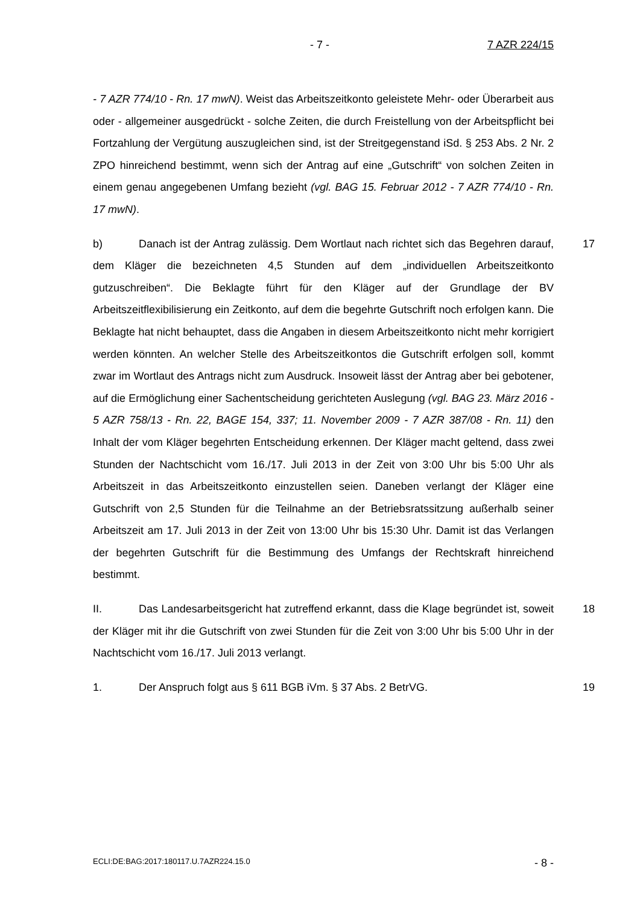- 7 - 7 AZR 224/15
- 7 AZR 774/10 - Rn. 17 mwN). Weist das Arbeitszeitkonto geleistete Mehr- oder Überarbeit aus oder - allgemeiner ausgedrückt - solche Zeiten, die durch Freistellung von der Arbeitspflicht bei Fortzahlung der Vergütung auszugleichen sind, ist der Streitgegenstand iSd. § 253 Abs. 2 Nr. 2 ZPO hinreichend bestimmt, wenn sich der Antrag auf eine „Gutschrift“ von solchen Zeiten in einem genau angegebenen Umfang bezieht (vgl. BAG 15. Februar 2012 - 7 AZR 774/10 - Rn. 17 mwN).
17 b) Danach ist der Antrag zulässig. Dem Wortlaut nach richtet sich das Begehren darauf, dem Kläger die bezeichneten 4,5 Stunden auf dem „individuellen Arbeitszeitkonto gutzuschreiben“. Die Beklagte führt für den Kläger auf der Grundlage der BV Arbeitszeitflexibilisierung ein Zeitkonto, auf dem die begehrte Gutschrift noch erfolgen kann. Die Beklagte hat nicht behauptet, dass die Angaben in diesem Arbeitszeitkonto nicht mehr korrigiert werden könnten. An welcher Stelle des Arbeitszeitkontos die Gutschrift erfolgen soll, kommt zwar im Wortlaut des Antrags nicht zum Ausdruck. Insoweit lässt der Antrag aber bei gebotener, auf die Ermöglichung einer Sachentscheidung gerichteten Auslegung (vgl. BAG 23. März 2016 - 5 AZR 758/13 - Rn. 22, BAGE 154, 337; 11. November 2009 - 7 AZR 387/08 - Rn. 11) den Inhalt der vom Kläger begehrten Entscheidung erkennen. Der Kläger macht geltend, dass zwei Stunden der Nachtschicht vom 16./17. Juli 2013 in der Zeit von 3:00 Uhr bis 5:00 Uhr als Arbeitszeit in das Arbeitszeitkonto einzustellen seien. Daneben verlangt der Kläger eine Gutschrift von 2,5 Stunden für die Teilnahme an der Betriebsratssitzung außerhalb seiner Arbeitszeit am 17. Juli 2013 in der Zeit von 13:00 Uhr bis 15:30 Uhr. Damit ist das Verlangen der begehrten Gutschrift für die Bestimmung des Umfangs der Rechtskraft hinreichend bestimmt.
18 II. Das Landesarbeitsgericht hat zutreffend erkannt, dass die Klage begründet ist, soweit der Kläger mit ihr die Gutschrift von zwei Stunden für die Zeit von 3:00 Uhr bis 5:00 Uhr in der Nachtschicht vom 16./17. Juli 2013 verlangt.
19 1. Der Anspruch folgt aus § 611 BGB iVm. § 37 Abs. 2 BetrVG.
ECLI:DE:BAG:2017:180117.U.7AZR224.15.0 - 8 -